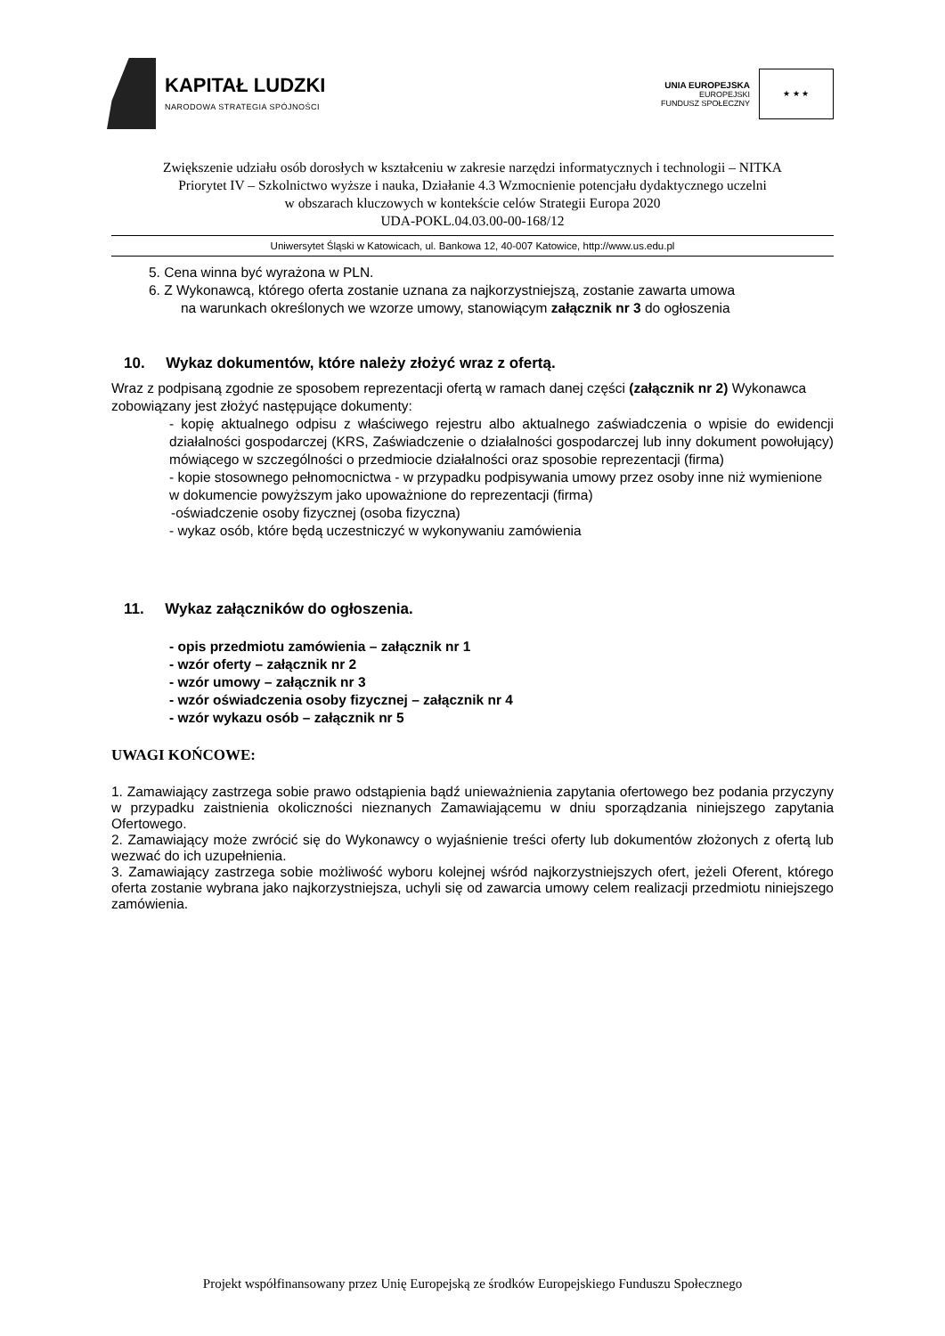KAPITAŁ LUDZKI
NARODOWA STRATEGIA SPÓJNOŚCI
UNIA EUROPEJSKA
EUROPEJSKI
FUNDUSZ SPOŁECZNY
★ ★ ★
Zwiększenie udziału osób dorosłych w kształceniu w zakresie narzędzi informatycznych i technologii – NITKA
Priorytet IV – Szkolnictwo wyższe i nauka, Działanie 4.3 Wzmocnienie potencjału dydaktycznego uczelni
w obszarach kluczowych w kontekście celów Strategii Europa 2020
UDA-POKL.04.03.00-00-168/12
Uniwersytet Śląski w Katowicach, ul. Bankowa 12, 40-007 Katowice, http://www.us.edu.pl
5. Cena winna być wyrażona w PLN.
6. Z Wykonawcą, którego oferta zostanie uznana za najkorzystniejszą, zostanie zawarta umowa
na warunkach określonych we wzorze umowy, stanowiącym załącznik nr 3 do ogłoszenia
10. Wykaz dokumentów, które należy złożyć wraz z ofertą.
Wraz z podpisaną zgodnie ze sposobem reprezentacji ofertą w ramach danej części (załącznik nr 2) Wykonawca zobowiązany jest złożyć następujące dokumenty:
- kopię aktualnego odpisu z właściwego rejestru albo aktualnego zaświadczenia o wpisie do ewidencji działalności gospodarczej (KRS, Zaświadczenie o działalności gospodarczej lub inny dokument powołujący) mówiącego w szczególności o przedmiocie działalności oraz sposobie reprezentacji (firma)
- kopie stosownego pełnomocnictwa - w przypadku podpisywania umowy przez osoby inne niż wymienione w dokumencie powyższym jako upoważnione do reprezentacji (firma)
-oświadczenie osoby fizycznej (osoba fizyczna)
- wykaz osób, które będą uczestniczyć w wykonywaniu zamówienia
11. Wykaz załączników do ogłoszenia.
- opis przedmiotu zamówienia – załącznik nr 1
- wzór oferty – załącznik nr 2
- wzór umowy – załącznik nr 3
- wzór oświadczenia osoby fizycznej – załącznik nr 4
- wzór wykazu osób – załącznik nr 5
UWAGI KOŃCOWE:
1. Zamawiający zastrzega sobie prawo odstąpienia bądź unieważnienia zapytania ofertowego bez podania przyczyny w przypadku zaistnienia okoliczności nieznanych Zamawiającemu w dniu sporządzania niniejszego zapytania Ofertowego.
2. Zamawiający może zwrócić się do Wykonawcy o wyjaśnienie treści oferty lub dokumentów złożonych z ofertą lub wezwać do ich uzupełnienia.
3. Zamawiający zastrzega sobie możliwość wyboru kolejnej wśród najkorzystniejszych ofert, jeżeli Oferent, którego oferta zostanie wybrana jako najkorzystniejsza, uchyli się od zawarcia umowy celem realizacji przedmiotu niniejszego zamówienia.
Projekt współfinansowany przez Unię Europejską ze środków Europejskiego Funduszu Społecznego